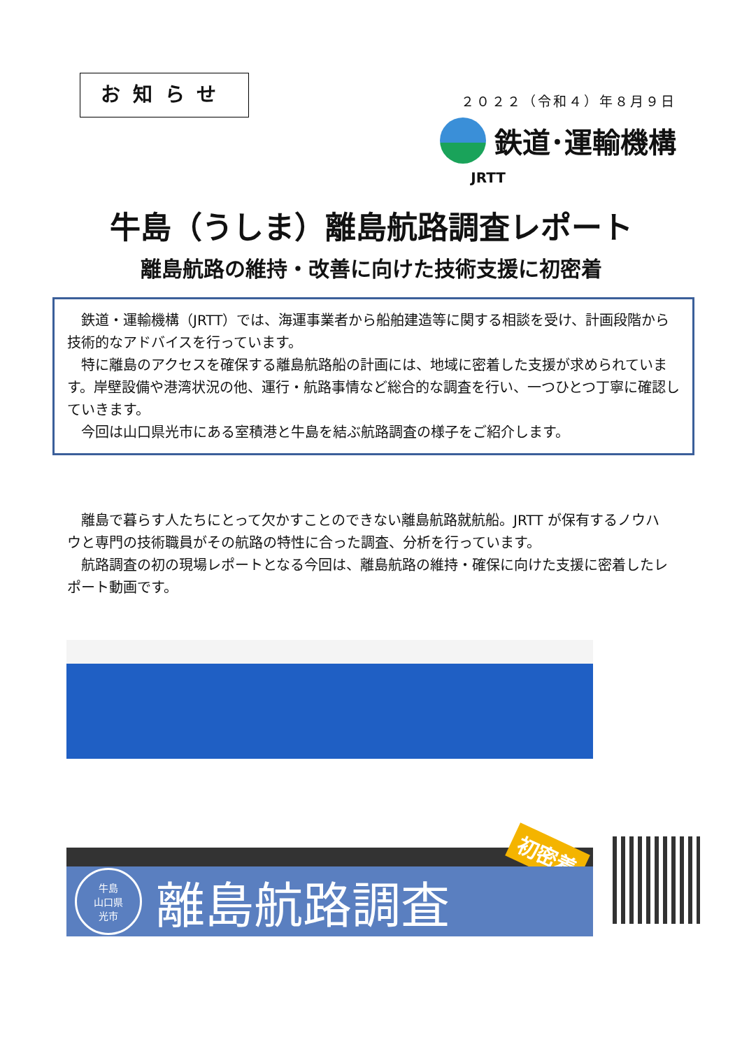お知らせ
２０２２（令和４）年８月９日
鉄道･運輸機構
JRTT
牛島（うしま）離島航路調査レポート
離島航路の維持・改善に向けた技術支援に初密着
鉄道・運輸機構（JRTT）では、海運事業者から船舶建造等に関する相談を受け、計画段階から技術的なアドバイスを行っています。
特に離島のアクセスを確保する離島航路船の計画には、地域に密着した支援が求められています。岸壁設備や港湾状況の他、運行・航路事情など総合的な調査を行い、一つひとつ丁寧に確認していきます。
今回は山口県光市にある室積港と牛島を結ぶ航路調査の様子をご紹介します。
離島で暮らす人たちにとって欠かすことのできない離島航路就航船。JRTT が保有するノウハウと専門の技術職員がその航路の特性に合った調査、分析を行っています。
航路調査の初の現場レポートとなる今回は、離島航路の維持・確保に向けた支援に密着したレポート動画です。
初密着
牛島
山口県
光市
離島航路調査